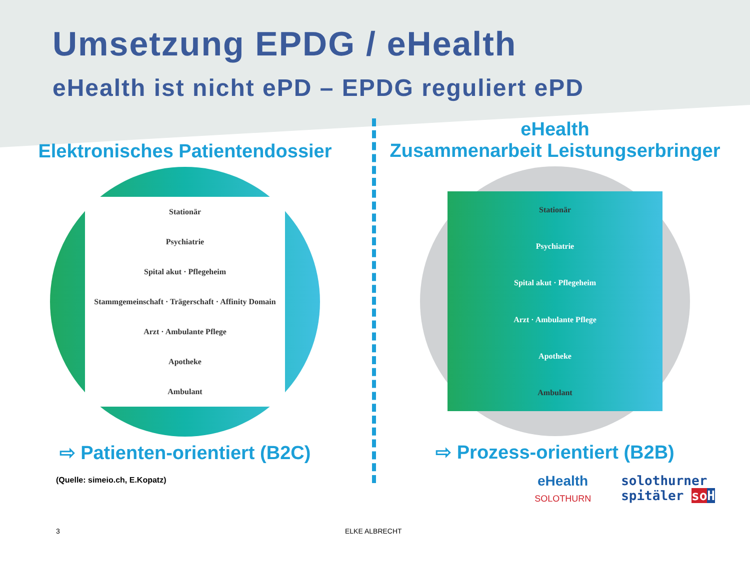Umsetzung EPDG / eHealth
eHealth ist nicht ePD – EPDG reguliert ePD
Elektronisches Patientendossier
Stationär
Psychiatrie
Spital akut · Pflegeheim
Stammgemeinschaft · Trägerschaft · Affinity Domain
Arzt · Ambulante Pflege
Apotheke
Ambulant
⇨ Patienten-orientiert (B2C)
(Quelle: simeio.ch, E.Kopatz)
eHealth
Zusammenarbeit Leistungserbringer
Stationär
Psychiatrie
Spital akut · Pflegeheim
Arzt · Ambulante Pflege
Apotheke
Ambulant
⇨ Prozess-orientiert (B2B)
eHealth
SOLOTHURN
solothurner
spitäler so H
3 ELKE ALBRECHT